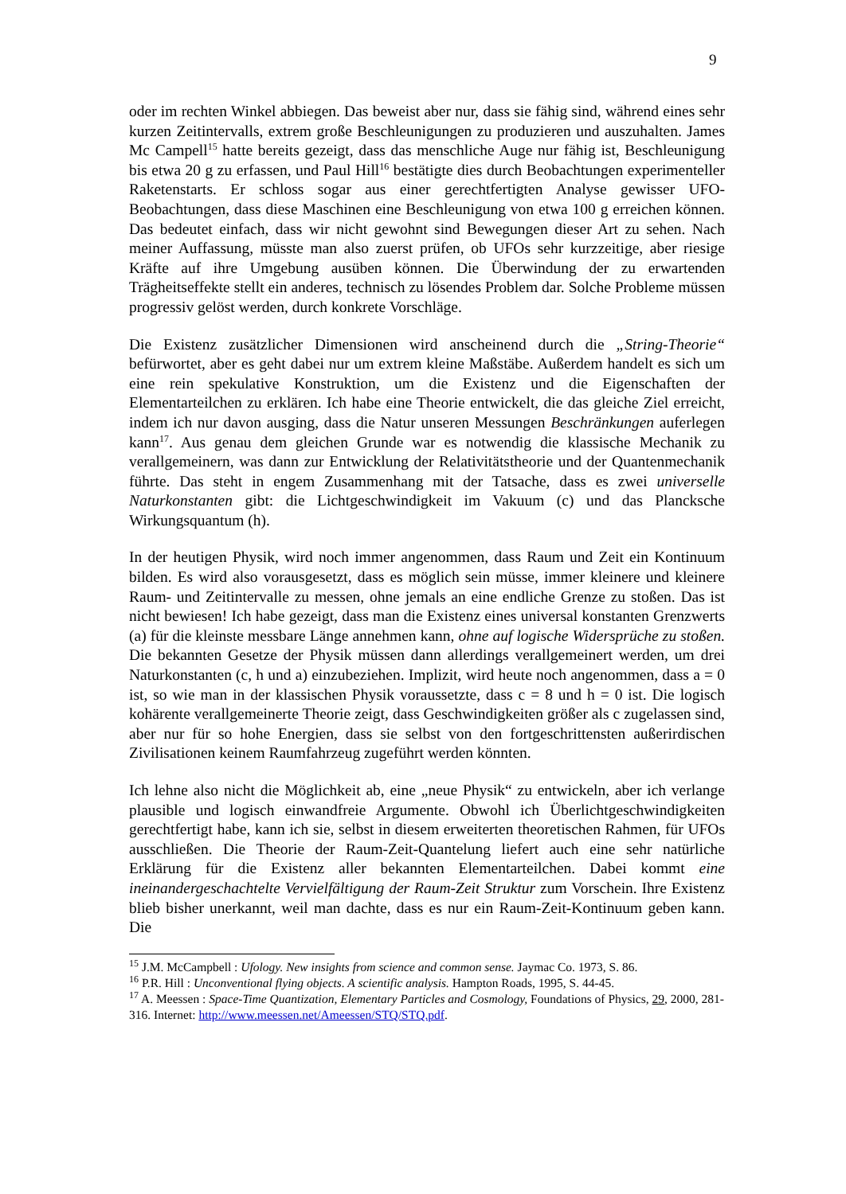9
oder im rechten Winkel abbiegen. Das beweist aber nur, dass sie fähig sind, während eines sehr kurzen Zeitintervalls, extrem große Beschleunigungen zu produzieren und auszuhalten. James Mc Campell<sup>15</sup> hatte bereits gezeigt, dass das menschliche Auge nur fähig ist, Beschleunigung bis etwa 20 g zu erfassen, und Paul Hill<sup>16</sup> bestätigte dies durch Beobachtungen experimenteller Raketenstarts. Er schloss sogar aus einer gerechtfertigten Analyse gewisser UFO-Beobachtungen, dass diese Maschinen eine Beschleunigung von etwa 100 g erreichen können. Das bedeutet einfach, dass wir nicht gewohnt sind Bewegungen dieser Art zu sehen. Nach meiner Auffassung, müsste man also zuerst prüfen, ob UFOs sehr kurzzeitige, aber riesige Kräfte auf ihre Umgebung ausüben können. Die Überwindung der zu erwartenden Trägheitseffekte stellt ein anderes, technisch zu lösendes Problem dar. Solche Probleme müssen progressiv gelöst werden, durch konkrete Vorschläge.
Die Existenz zusätzlicher Dimensionen wird anscheinend durch die „String-Theorie“ befürwortet, aber es geht dabei nur um extrem kleine Maßstäbe. Außerdem handelt es sich um eine rein spekulative Konstruktion, um die Existenz und die Eigenschaften der Elementarteilchen zu erklären. Ich habe eine Theorie entwickelt, die das gleiche Ziel erreicht, indem ich nur davon ausging, dass die Natur unseren Messungen Beschränkungen auferlegen kann<sup>17</sup>. Aus genau dem gleichen Grunde war es notwendig die klassische Mechanik zu verallgemeinern, was dann zur Entwicklung der Relativitätstheorie und der Quantenmechanik führte. Das steht in engem Zusammenhang mit der Tatsache, dass es zwei universelle Naturkonstanten gibt: die Lichtgeschwindigkeit im Vakuum (c) und das Plancksche Wirkungsquantum (h).
In der heutigen Physik, wird noch immer angenommen, dass Raum und Zeit ein Kontinuum bilden. Es wird also vorausgesetzt, dass es möglich sein müsse, immer kleinere und kleinere Raum- und Zeitintervalle zu messen, ohne jemals an eine endliche Grenze zu stoßen. Das ist nicht bewiesen! Ich habe gezeigt, dass man die Existenz eines universal konstanten Grenzwerts (a) für die kleinste messbare Länge annehmen kann, ohne auf logische Widersprüche zu stoßen. Die bekannten Gesetze der Physik müssen dann allerdings verallgemeinert werden, um drei Naturkonstanten (c, h und a) einzubeziehen. Implizit, wird heute noch angenommen, dass a = 0 ist, so wie man in der klassischen Physik voraussetzte, dass c = 8 und h = 0 ist. Die logisch kohärente verallgemeinerte Theorie zeigt, dass Geschwindigkeiten größer als c zugelassen sind, aber nur für so hohe Energien, dass sie selbst von den fortgeschrittensten außerirdischen Zivilisationen keinem Raumfahrzeug zugeführt werden könnten.
Ich lehne also nicht die Möglichkeit ab, eine „neue Physik“ zu entwickeln, aber ich verlange plausible und logisch einwandfreie Argumente. Obwohl ich Überlichtgeschwindigkeiten gerechtfertigt habe, kann ich sie, selbst in diesem erweiterten theoretischen Rahmen, für UFOs ausschließen. Die Theorie der Raum-Zeit-Quantelung liefert auch eine sehr natürliche Erklärung für die Existenz aller bekannten Elementarteilchen. Dabei kommt eine ineinandergeschachtelte Vervielfältigung der Raum-Zeit Struktur zum Vorschein. Ihre Existenz blieb bisher unerkannt, weil man dachte, dass es nur ein Raum-Zeit-Kontinuum geben kann. Die
<sup>15</sup> J.M. McCampbell : Ufology. New insights from science and common sense. Jaymac Co. 1973, S. 86.
<sup>16</sup> P.R. Hill : Unconventional flying objects. A scientific analysis. Hampton Roads, 1995, S. 44-45.
<sup>17</sup> A. Meessen : Space-Time Quantization, Elementary Particles and Cosmology, Foundations of Physics, 29, 2000, 281-316. Internet: http://www.meessen.net/Ameessen/STQ/STQ.pdf.